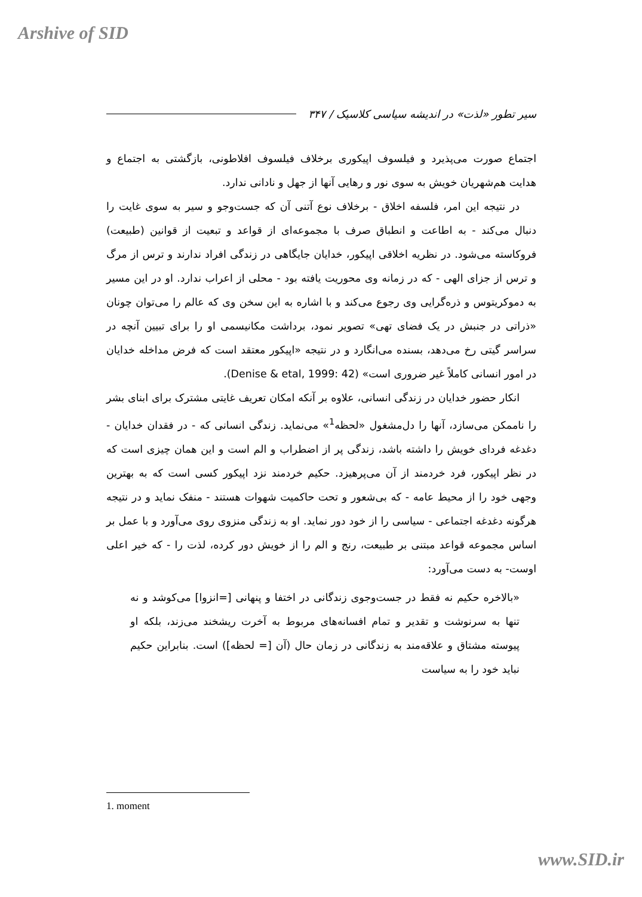Arshive of SID
سیر تطور «لذت» در اندیشه سیاسی کلاسیک / ۳۴۷
اجتماع صورت می‌پذیرد و فیلسوف اپیکوری برخلاف فیلسوف افلاطونی، بازگشتی به اجتماع و هدایت هم‌شهریان خویش به سوی نور و رهایی آنها از جهل و نادانی ندارد.
در نتیجه این امر، فلسفه اخلاق - برخلاف نوع آتنی آن که جست‌وجو و سیر به سوی غایت را دنبال می‌کند - به اطاعت و انطباق صرف با مجموعه‌ای از قواعد و تبعیت از قوانین (طبیعت) فروکاسته می‌شود. در نظریه اخلاقی اپیکور، خدایان جایگاهی در زندگی افراد ندارند و ترس از مرگ و ترس از جزای الهی - که در زمانه وی محوریت یافته بود - محلی از اعراب ندارد. او در این مسیر به دموکریتوس و ذره‌گرایی وی رجوع می‌کند و با اشاره به این سخن وی که عالم را می‌توان چونان «ذراتی در جنبش در یک فضای تهی» تصویر نمود، برداشت مکانیسمی او را برای تبیین آنچه در سراسر گیتی رخ می‌دهد، بسنده می‌انگارد و در نتیجه «اپیکور معتقد است که فرض مداخله خدایان در امور انسانی کاملاً غیر ضروری است» (Denise & etal, 1999: 42).
انکار حضور خدایان در زندگی انسانی، علاوه بر آنکه امکان تعریف غایتی مشترک برای ابنای بشر را ناممکن می‌سازد، آنها را دل‌مشغول «لحظه<sup>1</sup>» می‌نماید. زندگی انسانی که - در فقدان خدایان - دغدغه فردای خویش را داشته باشد، زندگی پر از اضطراب و الم است و این همان چیزی است که در نظر اپیکور، فرد خردمند از آن می‌پرهیزد. حکیم خردمند نزد اپیکور کسی است که به بهترین وجهی خود را از محیط عامه - که بی‌شعور و تحت حاکمیت شهوات هستند - منفک نماید و در نتیجه هرگونه دغدغه اجتماعی - سیاسی را از خود دور نماید. او به زندگی منزوی روی می‌آورد و با عمل بر اساس مجموعه قواعد مبتنی بر طبیعت، رنج و الم را از خویش دور کرده، لذت را - که خیر اعلی اوست- به دست می‌آورد:
«بالاخره حکیم نه فقط در جست‌وجوی زندگانی در اختفا و پنهانی [=انزوا] می‌کوشد و نه تنها به سرنوشت و تقدیر و تمام افسانه‌های مربوط به آخرت ریشخند می‌زند، بلکه او پیوسته مشتاق و علاقه‌مند به زندگانی در زمان حال (آن [= لحظه]) است. بنابراین حکیم نباید خود را به سیاست
1. moment
www.SID.ir